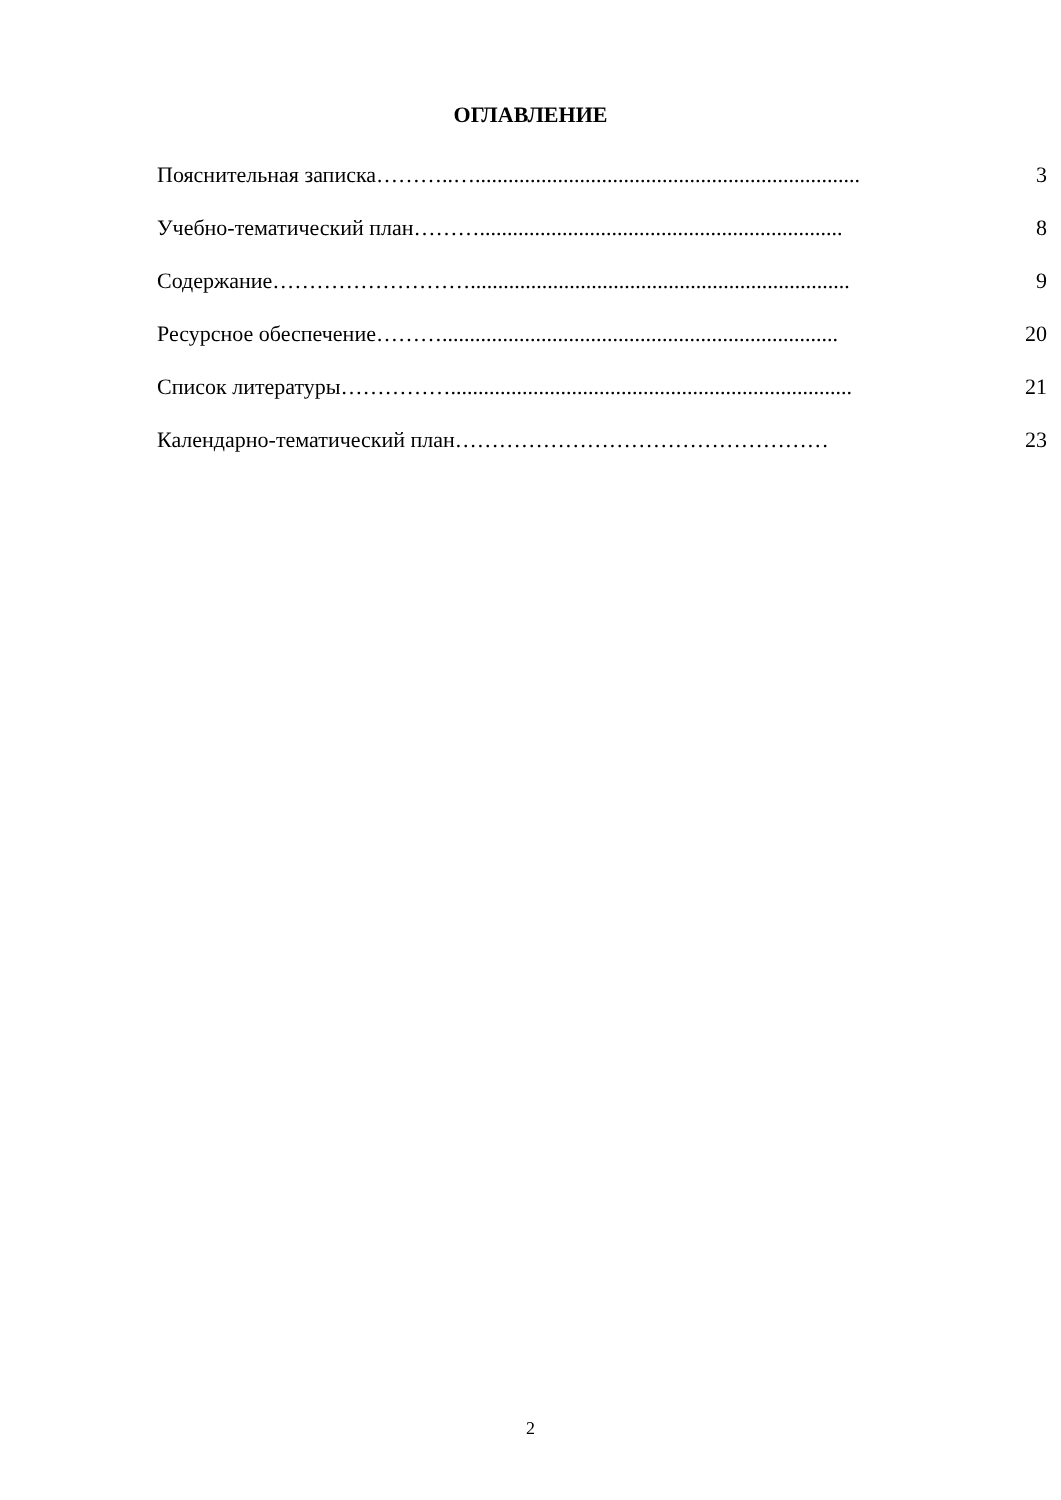ОГЛАВЛЕНИЕ
Пояснительная записка………..…...................................................................... 3
Учебно-тематический план……….................................................................. 8
Содержание………………………..................................................................... 9
Ресурсное обеспечение………........................................................................ 20
Список литературы……………......................................................................... 21
Календарно-тематический план…………………………………………… 23
2